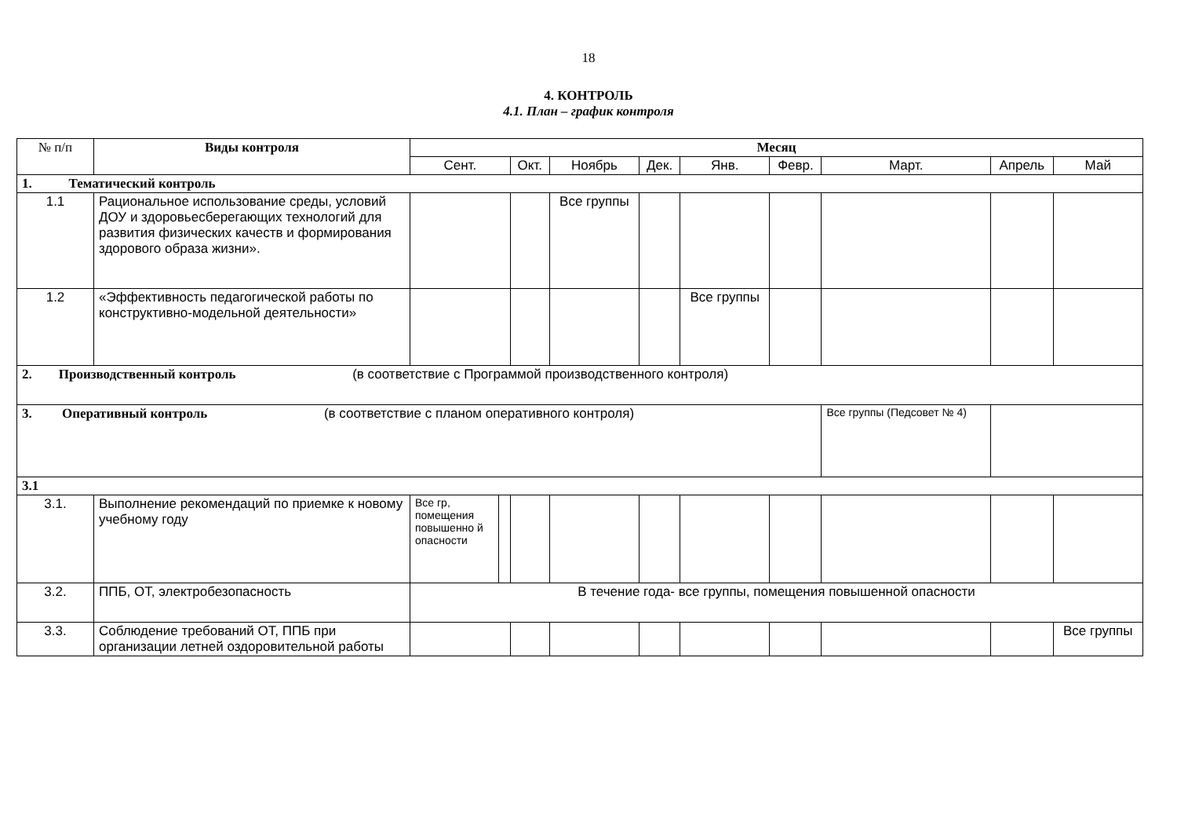18
4. КОНТРОЛЬ
4.1. План – график контроля
| № п/п | Виды контроля | Месяц | | | | | | | | | |
| | | Сент. | | Окт. | Ноябрь | Дек. | Янв. | Февр. | Март. | Апрель | Май |
| 1. Тематический контроль | | | | | | | | | | | |
| 1.1 | Рациональное использование среды, условий ДОУ и здоровьесберегающих технологий для развития физических качеств и формирования здорового образа жизни». | | | | Все группы | | | | | | |
| 1.2 | «Эффективность педагогической работы по конструктивно-модельной деятельности» | | | | | | Все группы | | | | |
| 2. Производственный контроль (в соответствие с Программой производственного контроля) | | | | | | | | | | | |
| 3. Оперативный контроль (в соответствие с планом оперативного контроля) | | | | | | | | | Все группы (Педсовет № 4) | | |
| 3.1 | | | | | | | | | | | |
| 3.1. | Выполнение рекомендаций по приемке к новому учебному году | Все гр, помещения повышенно й опасности | | | | | | | | | |
| 3.2. | ППБ, ОТ, электробезопасность | В течение года- все группы, помещения повышенной опасности | | | | | | | | | |
| 3.3. | Соблюдение требований ОТ, ППБ при организации летней оздоровительной работы | | | | | | | | | | Все группы |